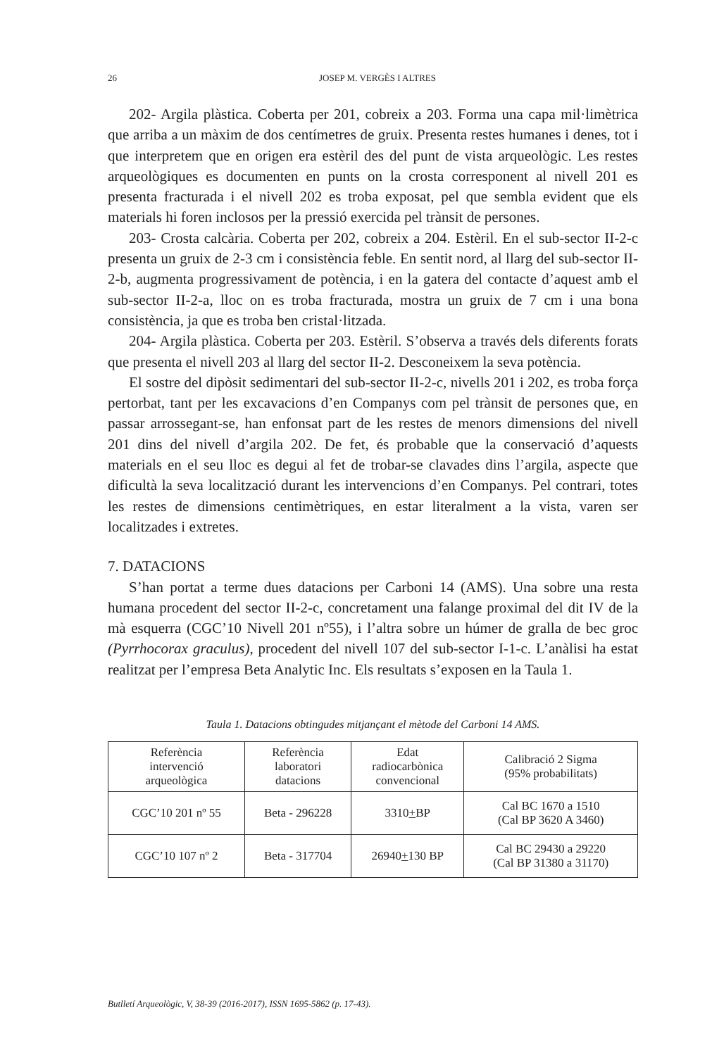26
JOSEP M. VERGÈS I ALTRES
202- Argila plàstica. Coberta per 201, cobreix a 203. Forma una capa mil·limètrica que arriba a un màxim de dos centímetres de gruix. Presenta restes humanes i denes, tot i que interpretem que en origen era estèril des del punt de vista arqueològic. Les restes arqueològiques es documenten en punts on la crosta corresponent al nivell 201 es presenta fracturada i el nivell 202 es troba exposat, pel que sembla evident que els materials hi foren inclosos per la pressió exercida pel trànsit de persones.
203- Crosta calcària. Coberta per 202, cobreix a 204. Estèril. En el sub-sector II-2-c presenta un gruix de 2-3 cm i consistència feble. En sentit nord, al llarg del sub-sector II-2-b, augmenta progressivament de potència, i en la gatera del contacte d’aquest amb el sub-sector II-2-a, lloc on es troba fracturada, mostra un gruix de 7 cm i una bona consistència, ja que es troba ben cristal·litzada.
204- Argila plàstica. Coberta per 203. Estèril. S’observa a través dels diferents forats que presenta el nivell 203 al llarg del sector II-2. Desconeixem la seva potència.
El sostre del dipòsit sedimentari del sub-sector II-2-c, nivells 201 i 202, es troba força pertorbat, tant per les excavacions d’en Companys com pel trànsit de persones que, en passar arrossegant-se, han enfonsat part de les restes de menors dimensions del nivell 201 dins del nivell d’argila 202. De fet, és probable que la conservació d’aquests materials en el seu lloc es degui al fet de trobar-se clavades dins l’argila, aspecte que dificultà la seva localització durant les intervencions d’en Companys. Pel contrari, totes les restes de dimensions centimètriques, en estar literalment a la vista, varen ser localitzades i extretes.
7. DATACIONS
S’han portat a terme dues datacions per Carboni 14 (AMS). Una sobre una resta humana procedent del sector II-2-c, concretament una falange proximal del dit IV de la mà esquerra (CGC’10 Nivell 201 nº55), i l’altra sobre un húmer de gralla de bec groc (Pyrrhocorax graculus), procedent del nivell 107 del sub-sector I-1-c. L’anàlisi ha estat realitzat per l’empresa Beta Analytic Inc. Els resultats s’exposen en la Taula 1.
Taula 1. Datacions obtingudes mitjançant el mètode del Carboni 14 AMS.
| Referència intervenció arqueològica | Referència laboratori datacions | Edat radiocarbònica convencional | Calibració 2 Sigma (95% probabilitats) |
| CGC’10 201 nº 55 | Beta - 296228 | 3310 + BP | Cal BC 1670 a 1510 (Cal BP 3620 A 3460) |
| CGC’10 107 nº 2 | Beta - 317704 | 26940 + 130 BP | Cal BC 29430 a 29220 (Cal BP 31380 a 31170) |
Butlletí Arqueològic, V, 38-39 (2016-2017), ISSN 1695-5862 (p. 17-43).